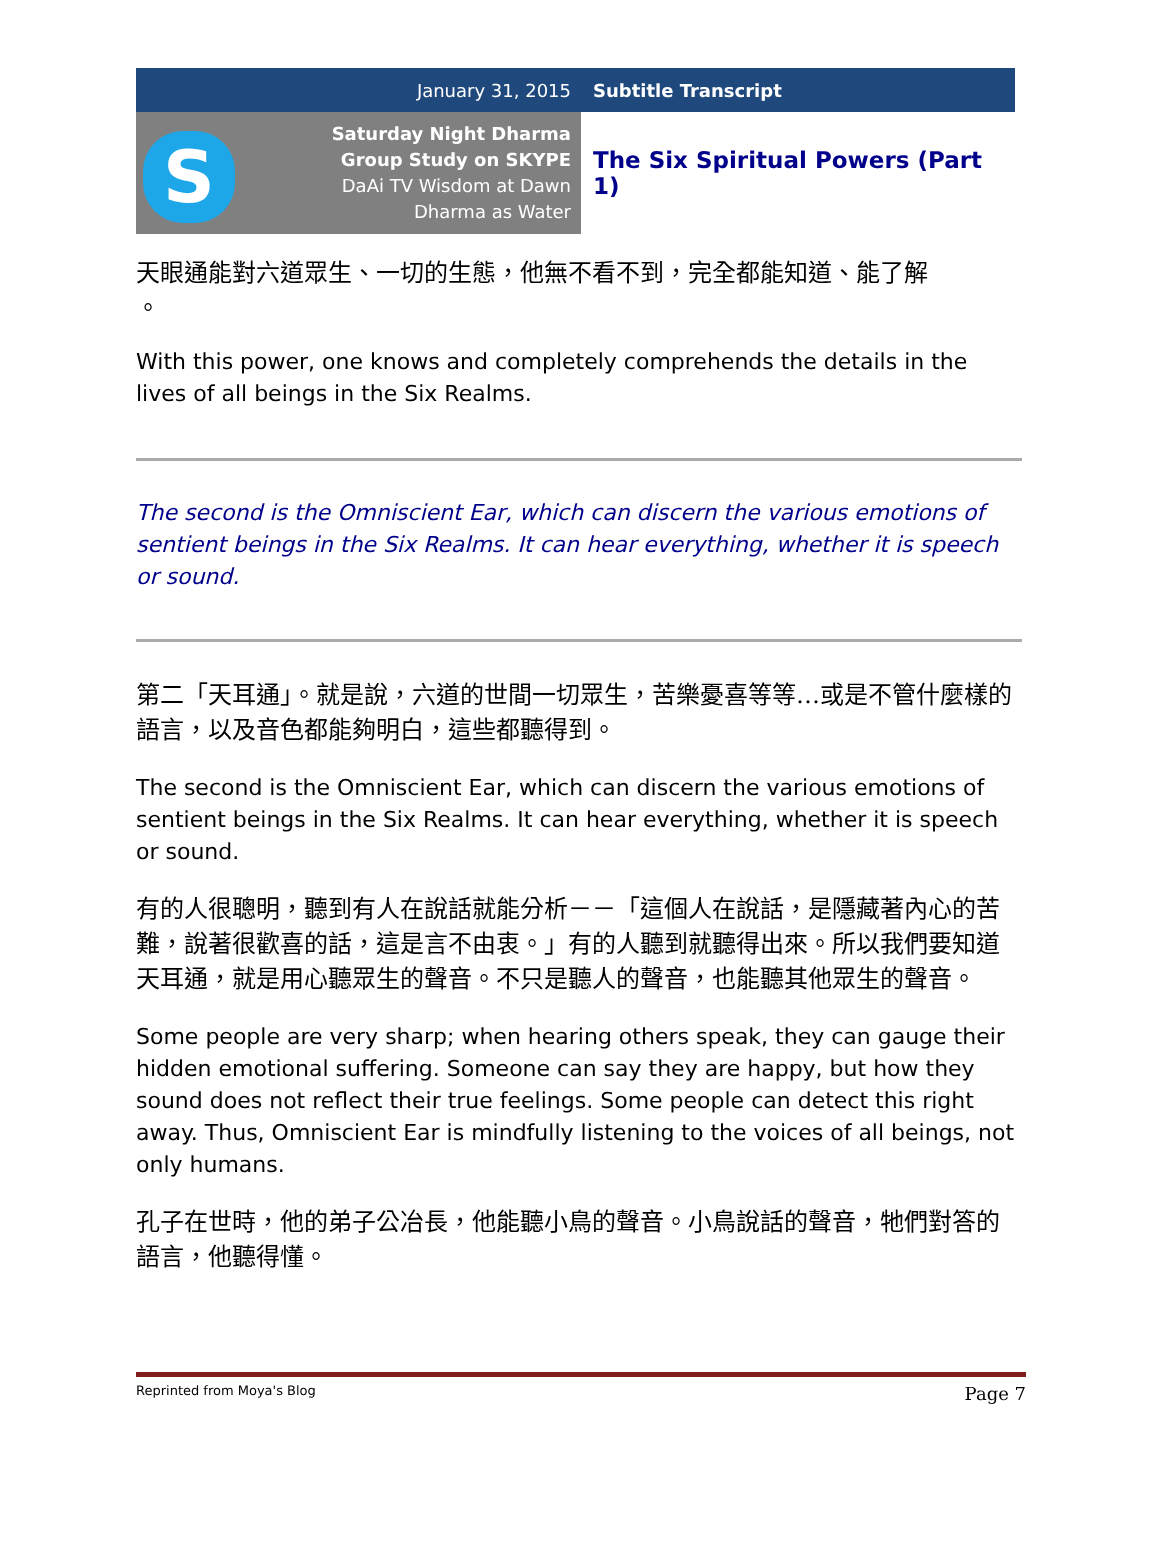| January 31, 2015 | Subtitle Transcript |
| S Saturday Night Dharma Group Study on SKYPE DaAi TV Wisdom at Dawn Dharma as Water | The Six Spiritual Powers (Part 1) |
天眼通能對六道眾生、一切的生態，他無不看不到，完全都能知道、能了解
。
With this power, one knows and completely comprehends the details in the lives of all beings in the Six Realms.
The second is the Omniscient Ear, which can discern the various emotions of sentient beings in the Six Realms. It can hear everything, whether it is speech or sound.
第二「天耳通」。就是說，六道的世間一切眾生，苦樂憂喜等等…或是不管什麼樣的語言，以及音色都能夠明白，這些都聽得到。
The second is the Omniscient Ear, which can discern the various emotions of sentient beings in the Six Realms. It can hear everything, whether it is speech or sound.
有的人很聰明，聽到有人在說話就能分析－－「這個人在說話，是隱藏著內心的苦難，說著很歡喜的話，這是言不由衷。」有的人聽到就聽得出來。所以我們要知道天耳通，就是用心聽眾生的聲音。不只是聽人的聲音，也能聽其他眾生的聲音。
Some people are very sharp; when hearing others speak, they can gauge their hidden emotional suffering. Someone can say they are happy, but how they sound does not reflect their true feelings. Some people can detect this right away. Thus, Omniscient Ear is mindfully listening to the voices of all beings, not only humans.
孔子在世時，他的弟子公冶長，他能聽小鳥的聲音。小鳥說話的聲音，牠們對答的語言，他聽得懂。
Reprinted from Moya's Blog Page 7